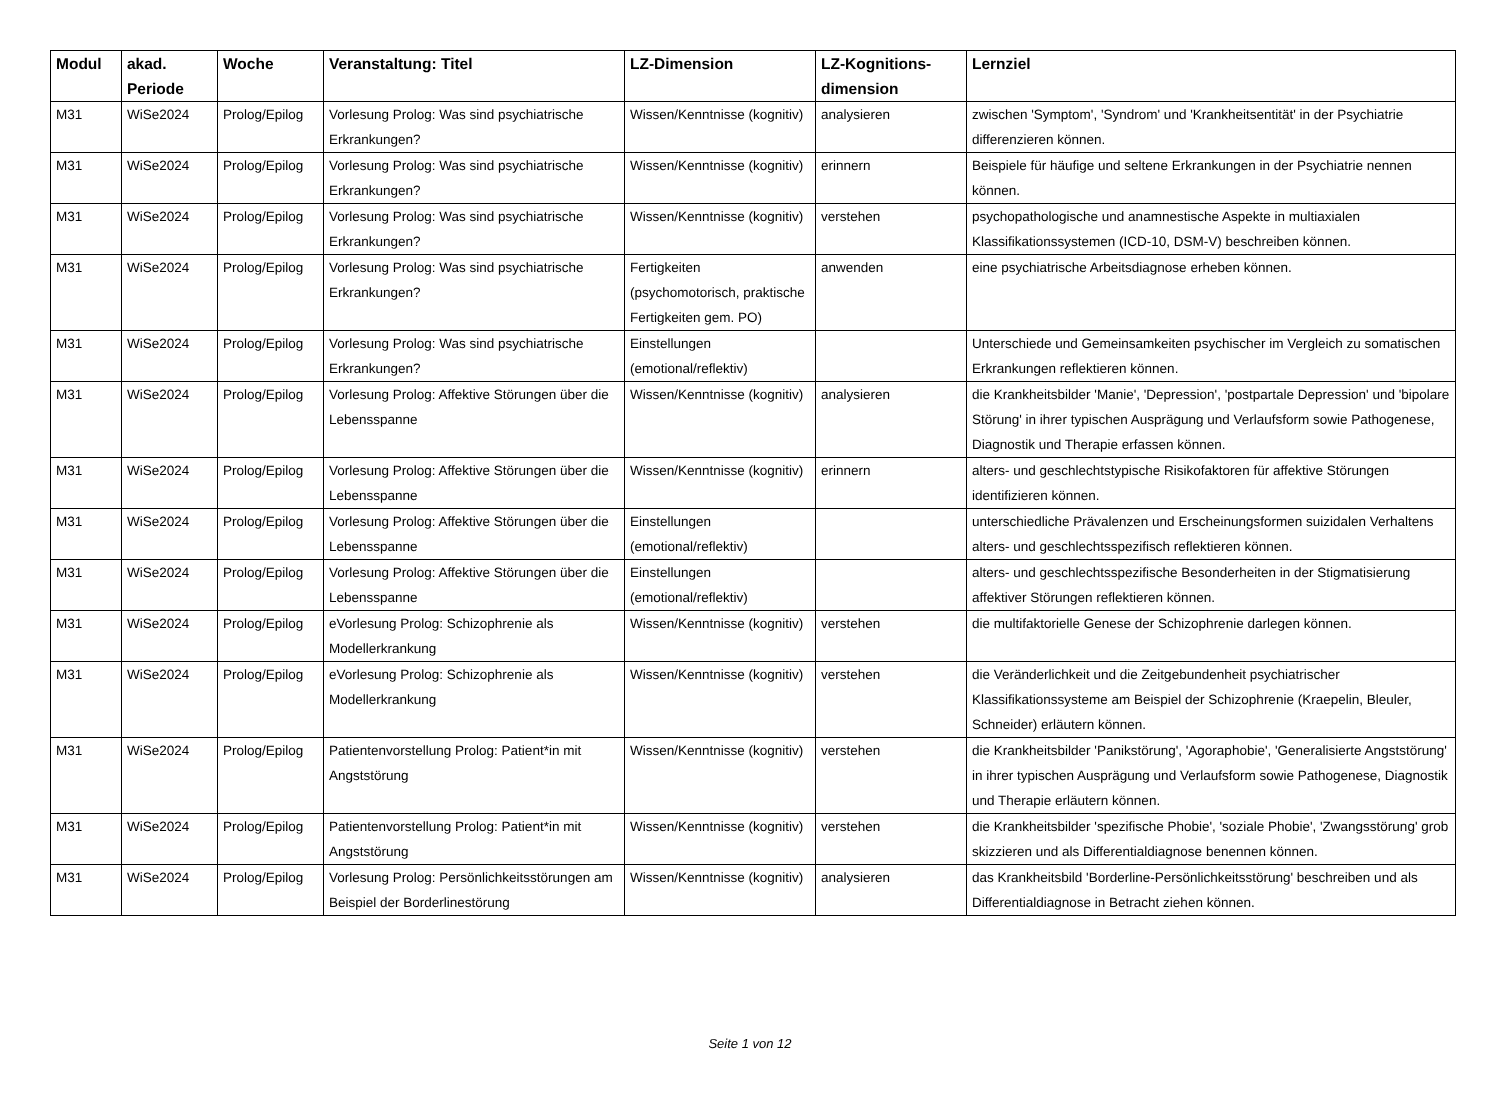| Modul | akad. Periode | Woche | Veranstaltung: Titel | LZ-Dimension | LZ-Kognitions-dimension | Lernziel |
| --- | --- | --- | --- | --- | --- | --- |
| M31 | WiSe2024 | Prolog/Epilog | Vorlesung Prolog: Was sind psychiatrische Erkrankungen? | Wissen/Kenntnisse (kognitiv) | analysieren | zwischen 'Symptom', 'Syndrom' und 'Krankheitsentität' in der Psychiatrie differenzieren können. |
| M31 | WiSe2024 | Prolog/Epilog | Vorlesung Prolog: Was sind psychiatrische Erkrankungen? | Wissen/Kenntnisse (kognitiv) | erinnern | Beispiele für häufige und seltene Erkrankungen in der Psychiatrie nennen können. |
| M31 | WiSe2024 | Prolog/Epilog | Vorlesung Prolog: Was sind psychiatrische Erkrankungen? | Wissen/Kenntnisse (kognitiv) | verstehen | psychopathologische und anamnestische Aspekte in multiaxialen Klassifikationssystemen (ICD-10, DSM-V) beschreiben können. |
| M31 | WiSe2024 | Prolog/Epilog | Vorlesung Prolog: Was sind psychiatrische Erkrankungen? | Fertigkeiten (psychomotorisch, praktische Fertigkeiten gem. PO) | anwenden | eine psychiatrische Arbeitsdiagnose erheben können. |
| M31 | WiSe2024 | Prolog/Epilog | Vorlesung Prolog: Was sind psychiatrische Erkrankungen? | Einstellungen (emotional/reflektiv) | | Unterschiede und Gemeinsamkeiten psychischer im Vergleich zu somatischen Erkrankungen reflektieren können. |
| M31 | WiSe2024 | Prolog/Epilog | Vorlesung Prolog: Affektive Störungen über die Lebensspanne | Wissen/Kenntnisse (kognitiv) | analysieren | die Krankheitsbilder 'Manie', 'Depression', 'postpartale Depression' und 'bipolare Störung' in ihrer typischen Ausprägung und Verlaufsform sowie Pathogenese, Diagnostik und Therapie erfassen können. |
| M31 | WiSe2024 | Prolog/Epilog | Vorlesung Prolog: Affektive Störungen über die Lebensspanne | Wissen/Kenntnisse (kognitiv) | erinnern | alters- und geschlechtstypische Risikofaktoren für affektive Störungen identifizieren können. |
| M31 | WiSe2024 | Prolog/Epilog | Vorlesung Prolog: Affektive Störungen über die Lebensspanne | Einstellungen (emotional/reflektiv) | | unterschiedliche Prävalenzen und Erscheinungsformen suizidalen Verhaltens alters- und geschlechtsspezifisch reflektieren können. |
| M31 | WiSe2024 | Prolog/Epilog | Vorlesung Prolog: Affektive Störungen über die Lebensspanne | Einstellungen (emotional/reflektiv) | | alters- und geschlechtsspezifische Besonderheiten in der Stigmatisierung affektiver Störungen reflektieren können. |
| M31 | WiSe2024 | Prolog/Epilog | eVorlesung Prolog: Schizophrenie als Modellerkrankung | Wissen/Kenntnisse (kognitiv) | verstehen | die multifaktorielle Genese der Schizophrenie darlegen können. |
| M31 | WiSe2024 | Prolog/Epilog | eVorlesung Prolog: Schizophrenie als Modellerkrankung | Wissen/Kenntnisse (kognitiv) | verstehen | die Veränderlichkeit und die Zeitgebundenheit psychiatrischer Klassifikationssysteme am Beispiel der Schizophrenie (Kraepelin, Bleuler, Schneider) erläutern können. |
| M31 | WiSe2024 | Prolog/Epilog | Patientenvorstellung Prolog: Patient*in mit Angststörung | Wissen/Kenntnisse (kognitiv) | verstehen | die Krankheitsbilder 'Panikstörung', 'Agoraphobie', 'Generalisierte Angststörung' in ihrer typischen Ausprägung und Verlaufsform sowie Pathogenese, Diagnostik und Therapie erläutern können. |
| M31 | WiSe2024 | Prolog/Epilog | Patientenvorstellung Prolog: Patient*in mit Angststörung | Wissen/Kenntnisse (kognitiv) | verstehen | die Krankheitsbilder 'spezifische Phobie', 'soziale Phobie', 'Zwangsstörung' grob skizzieren und als Differentialdiagnose benennen können. |
| M31 | WiSe2024 | Prolog/Epilog | Vorlesung Prolog: Persönlichkeitsstörungen am Beispiel der Borderlinestörung | Wissen/Kenntnisse (kognitiv) | analysieren | das Krankheitsbild 'Borderline-Persönlichkeitsstörung' beschreiben und als Differentialdiagnose in Betracht ziehen können. |
Seite 1 von 12